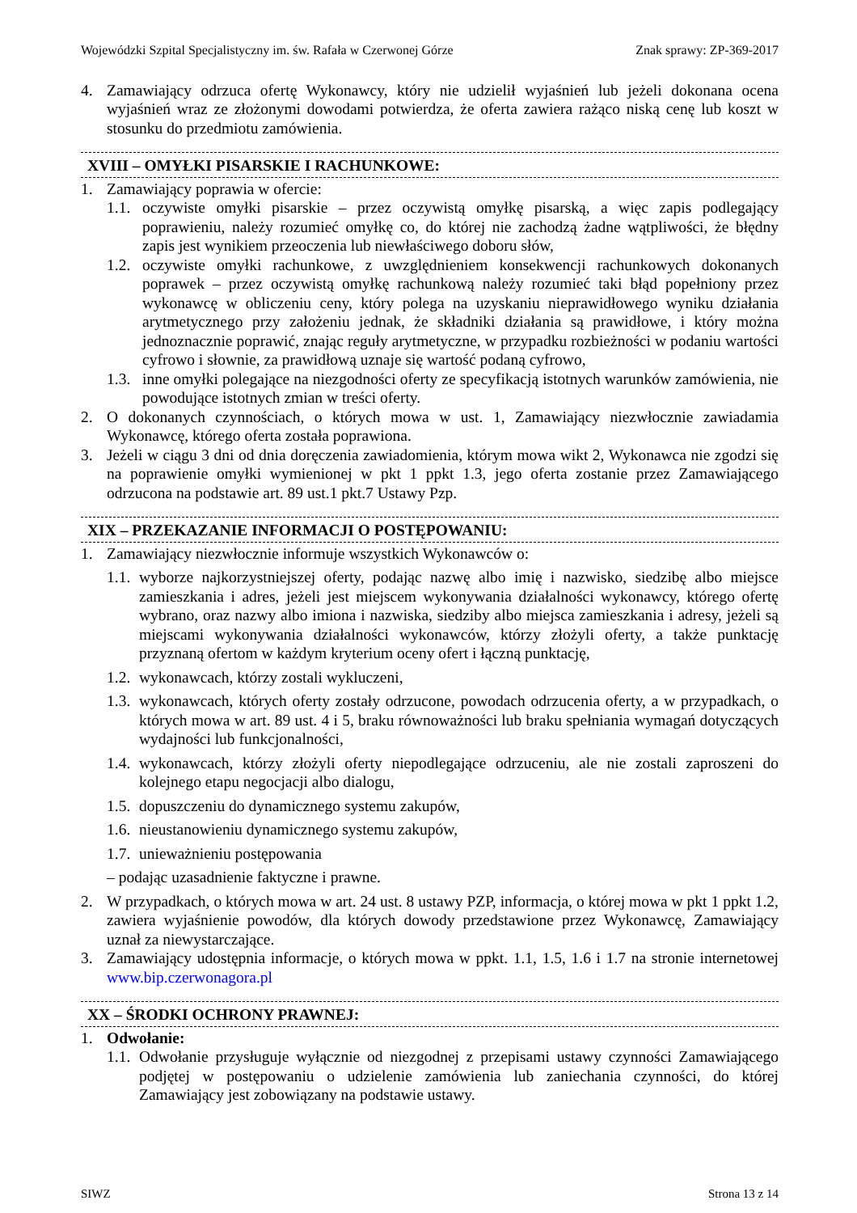Wojewódzki Szpital Specjalistyczny im. św. Rafała w Czerwonej Górze Znak sprawy: ZP-369-2017
4. Zamawiający odrzuca ofertę Wykonawcy, który nie udzielił wyjaśnień lub jeżeli dokonana ocena wyjaśnień wraz ze złożonymi dowodami potwierdza, że oferta zawiera rażąco niską cenę lub koszt w stosunku do przedmiotu zamówienia.
XVIII – OMYŁKI PISARSKIE I RACHUNKOWE:
1. Zamawiający poprawia w ofercie:
1.1. oczywiste omyłki pisarskie – przez oczywistą omyłkę pisarską, a więc zapis podlegający poprawieniu, należy rozumieć omyłkę co, do której nie zachodzą żadne wątpliwości, że błędny zapis jest wynikiem przeoczenia lub niewłaściwego doboru słów,
1.2. oczywiste omyłki rachunkowe, z uwzględnieniem konsekwencji rachunkowych dokonanych poprawek – przez oczywistą omyłkę rachunkową należy rozumieć taki błąd popełniony przez wykonawcę w obliczeniu ceny, który polega na uzyskaniu nieprawidłowego wyniku działania arytmetycznego przy założeniu jednak, że składniki działania są prawidłowe, i który można jednoznacznie poprawić, znając reguły arytmetyczne, w przypadku rozbieżności w podaniu wartości cyfrowo i słownie, za prawidłową uznaje się wartość podaną cyfrowo,
1.3. inne omyłki polegające na niezgodności oferty ze specyfikacją istotnych warunków zamówienia, nie powodujące istotnych zmian w treści oferty.
2. O dokonanych czynnościach, o których mowa w ust. 1, Zamawiający niezwłocznie zawiadamia Wykonawcę, którego oferta została poprawiona.
3. Jeżeli w ciągu 3 dni od dnia doręczenia zawiadomienia, którym mowa wikt 2, Wykonawca nie zgodzi się na poprawienie omyłki wymienionej w pkt 1 ppkt 1.3, jego oferta zostanie przez Zamawiającego odrzucona na podstawie art. 89 ust.1 pkt.7 Ustawy Pzp.
XIX – PRZEKAZANIE INFORMACJI O POSTĘPOWANIU:
1. Zamawiający niezwłocznie informuje wszystkich Wykonawców o:
1.1. wyborze najkorzystniejszej oferty, podając nazwę albo imię i nazwisko, siedzibę albo miejsce zamieszkania i adres, jeżeli jest miejscem wykonywania działalności wykonawcy, którego ofertę wybrano, oraz nazwy albo imiona i nazwiska, siedziby albo miejsca zamieszkania i adresy, jeżeli są miejscami wykonywania działalności wykonawców, którzy złożyli oferty, a także punktację przyznaną ofertom w każdym kryterium oceny ofert i łączną punktację,
1.2. wykonawcach, którzy zostali wykluczeni,
1.3. wykonawcach, których oferty zostały odrzucone, powodach odrzucenia oferty, a w przypadkach, o których mowa w art. 89 ust. 4 i 5, braku równoważności lub braku spełniania wymagań dotyczących wydajności lub funkcjonalności,
1.4. wykonawcach, którzy złożyli oferty niepodlegające odrzuceniu, ale nie zostali zaproszeni do kolejnego etapu negocjacji albo dialogu,
1.5. dopuszczeniu do dynamicznego systemu zakupów,
1.6. nieustanowieniu dynamicznego systemu zakupów,
1.7. unieważnieniu postępowania
– podając uzasadnienie faktyczne i prawne.
2. W przypadkach, o których mowa w art. 24 ust. 8 ustawy PZP, informacja, o której mowa w pkt 1 ppkt 1.2, zawiera wyjaśnienie powodów, dla których dowody przedstawione przez Wykonawcę, Zamawiający uznał za niewystarczające.
3. Zamawiający udostępnia informacje, o których mowa w ppkt. 1.1, 1.5, 1.6 i 1.7 na stronie internetowej www.bip.czerwonagora.pl
XX – ŚRODKI OCHRONY PRAWNEJ:
1. Odwołanie:
1.1. Odwołanie przysługuje wyłącznie od niezgodnej z przepisami ustawy czynności Zamawiającego podjętej w postępowaniu o udzielenie zamówienia lub zaniechania czynności, do której Zamawiający jest zobowiązany na podstawie ustawy.
SIWZ Strona 13 z 14